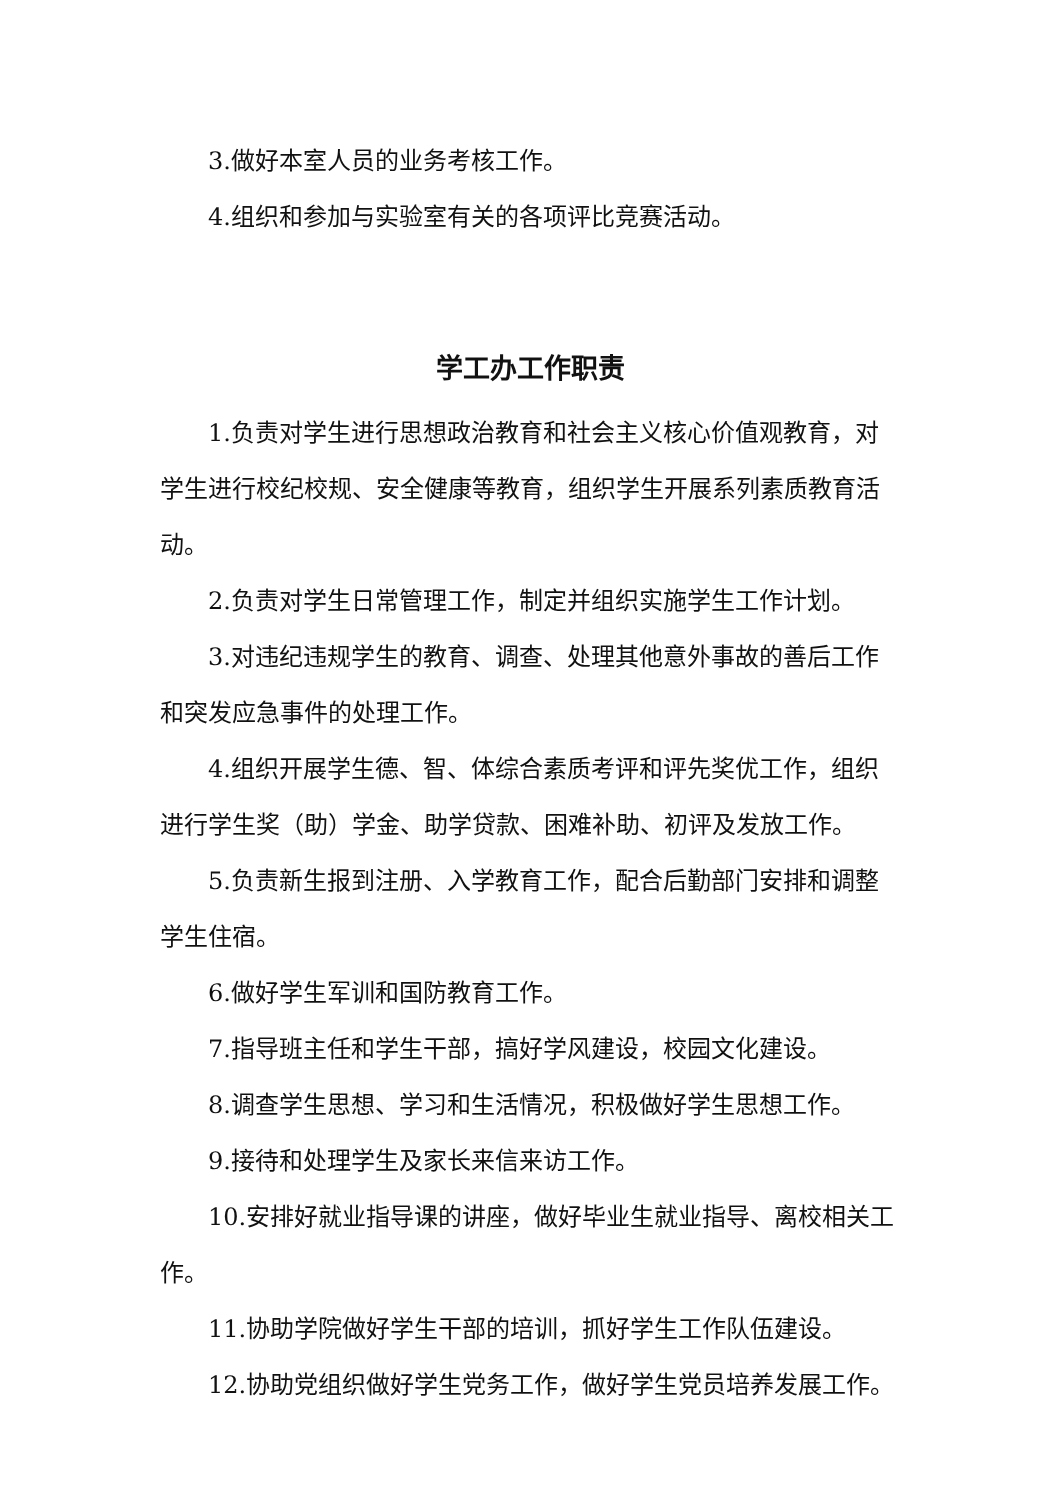3.做好本室人员的业务考核工作。
4.组织和参加与实验室有关的各项评比竞赛活动。
学工办工作职责
1.负责对学生进行思想政治教育和社会主义核心价值观教育，对学生进行校纪校规、安全健康等教育，组织学生开展系列素质教育活动。
2.负责对学生日常管理工作，制定并组织实施学生工作计划。
3.对违纪违规学生的教育、调查、处理其他意外事故的善后工作和突发应急事件的处理工作。
4.组织开展学生德、智、体综合素质考评和评先奖优工作，组织进行学生奖（助）学金、助学贷款、困难补助、初评及发放工作。
5.负责新生报到注册、入学教育工作，配合后勤部门安排和调整学生住宿。
6.做好学生军训和国防教育工作。
7.指导班主任和学生干部，搞好学风建设，校园文化建设。
8.调查学生思想、学习和生活情况，积极做好学生思想工作。
9.接待和处理学生及家长来信来访工作。
10.安排好就业指导课的讲座，做好毕业生就业指导、离校相关工作。
11.协助学院做好学生干部的培训，抓好学生工作队伍建设。
12.协助党组织做好学生党务工作，做好学生党员培养发展工作。